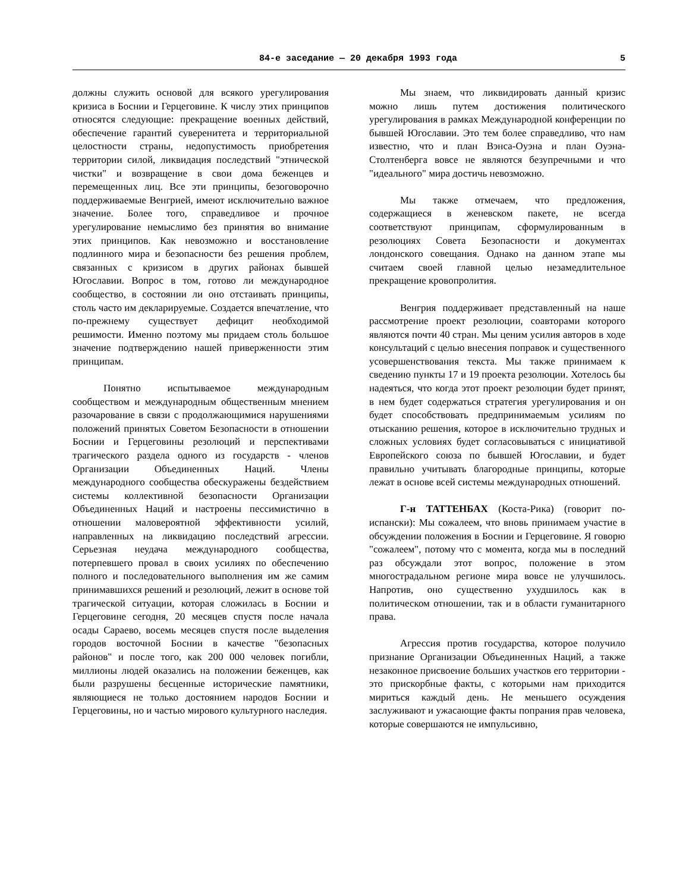84-е заседание — 20 декабря 1993 года 5
должны служить основой для всякого урегулирования кризиса в Боснии и Герцеговине. К числу этих принципов относятся следующие: прекращение военных действий, обеспечение гарантий суверенитета и территориальной целостности страны, недопустимость приобретения территории силой, ликвидация последствий "этнической чистки" и возвращение в свои дома беженцев и перемещенных лиц. Все эти принципы, безоговорочно поддерживаемые Венгрией, имеют исключительно важное значение. Более того, справедливое и прочное урегулирование немыслимо без принятия во внимание этих принципов. Как невозможно и восстановление подлинного мира и безопасности без решения проблем, связанных с кризисом в других районах бывшей Югославии. Вопрос в том, готово ли международное сообщество, в состоянии ли оно отстаивать принципы, столь часто им декларируемые. Создается впечатление, что по-прежнему существует дефицит необходимой решимости. Именно поэтому мы придаем столь большое значение подтверждению нашей приверженности этим принципам.
Понятно испытываемое международным сообществом и международным общественным мнением разочарование в связи с продолжающимися нарушениями положений принятых Советом Безопасности в отношении Боснии и Герцеговины резолюций и перспективами трагического раздела одного из государств - членов Организации Объединенных Наций. Члены международного сообщества обескуражены бездействием системы коллективной безопасности Организации Объединенных Наций и настроены пессимистично в отношении маловероятной эффективности усилий, направленных на ликвидацию последствий агрессии. Серьезная неудача международного сообщества, потерпевшего провал в своих усилиях по обеспечению полного и последовательного выполнения им же самим принимавшихся решений и резолюций, лежит в основе той трагической ситуации, которая сложилась в Боснии и Герцеговине сегодня, 20 месяцев спустя после начала осады Сараево, восемь месяцев спустя после выделения городов восточной Боснии в качестве "безопасных районов" и после того, как 200 000 человек погибли, миллионы людей оказались на положении беженцев, как были разрушены бесценные исторические памятники, являющиеся не только достоянием народов Боснии и Герцеговины, но и частью мирового культурного наследия.
Мы знаем, что ликвидировать данный кризис можно лишь путем достижения политического урегулирования в рамках Международной конференции по бывшей Югославии. Это тем более справедливо, что нам известно, что и план Вэнса-Оуэна и план Оуэна-Столтенберга вовсе не являются безупречными и что "идеального" мира достичь невозможно.
Мы также отмечаем, что предложения, содержащиеся в женевском пакете, не всегда соответствуют принципам, сформулированным в резолюциях Совета Безопасности и документах лондонского совещания. Однако на данном этапе мы считаем своей главной целью незамедлительное прекращение кровопролития.
Венгрия поддерживает представленный на наше рассмотрение проект резолюции, соавторами которого являются почти 40 стран. Мы ценим усилия авторов в ходе консультаций с целью внесения поправок и существенного усовершенствования текста. Мы также принимаем к сведению пункты 17 и 19 проекта резолюции. Хотелось бы надеяться, что когда этот проект резолюции будет принят, в нем будет содержаться стратегия урегулирования и он будет способствовать предпринимаемым усилиям по отысканию решения, которое в исключительно трудных и сложных условиях будет согласовываться с инициативой Европейского союза по бывшей Югославии, и будет правильно учитывать благородные принципы, которые лежат в основе всей системы международных отношений.
Г-н ТАТТЕНБАХ (Коста-Рика) (говорит по-испански): Мы сожалеем, что вновь принимаем участие в обсуждении положения в Боснии и Герцеговине. Я говорю "сожалеем", потому что с момента, когда мы в последний раз обсуждали этот вопрос, положение в этом многострадальном регионе мира вовсе не улучшилось. Напротив, оно существенно ухудшилось как в политическом отношении, так и в области гуманитарного права.
Агрессия против государства, которое получило признание Организации Объединенных Наций, а также незаконное присвоение больших участков его территории - это прискорбные факты, с которыми нам приходится мириться каждый день. Не меньшего осуждения заслуживают и ужасающие факты попрания прав человека, которые совершаются не импульсивно,